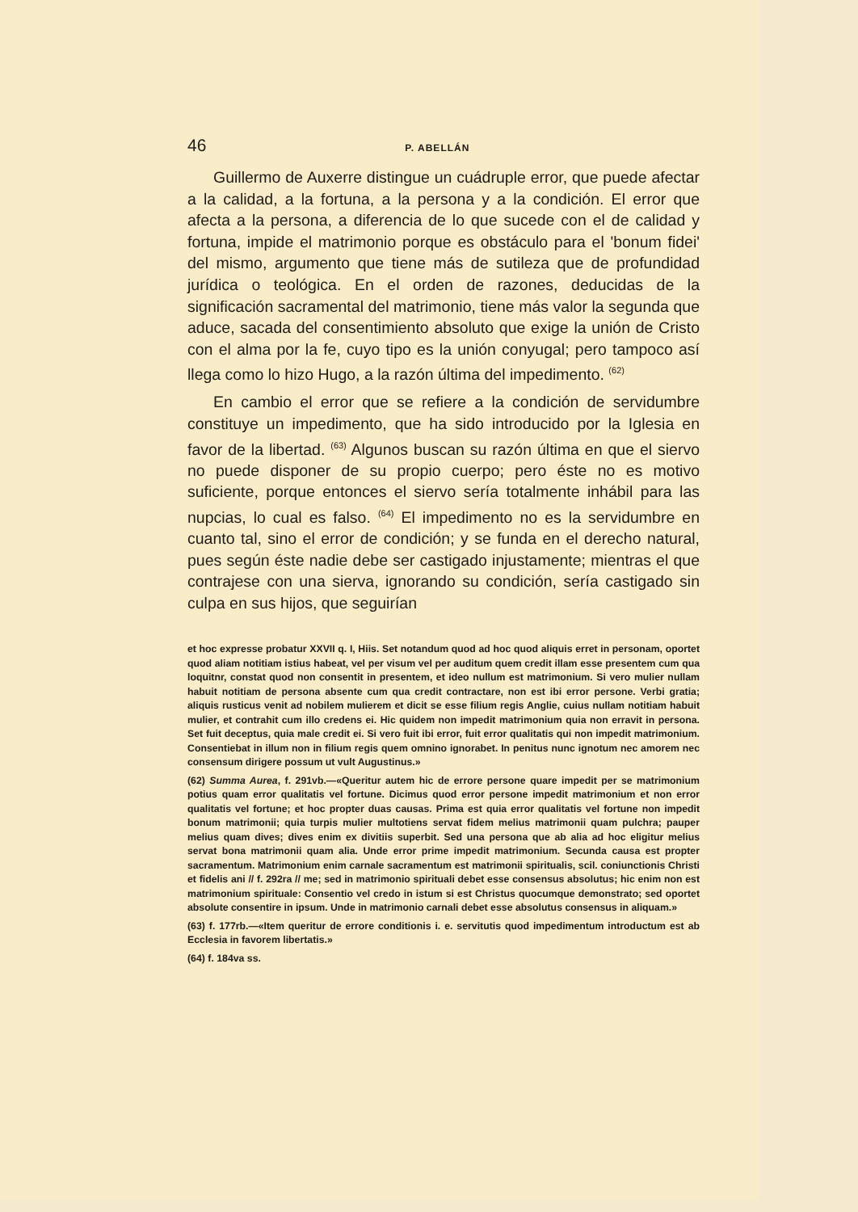46 P. ABELLÁN
Guillermo de Auxerre distingue un cuádruple error, que puede afectar a la calidad, a la fortuna, a la persona y a la condición. El error que afecta a la persona, a diferencia de lo que sucede con el de calidad y fortuna, impide el matrimonio porque es obstáculo para el 'bonum fidei' del mismo, argumento que tiene más de sutileza que de profundidad jurídica o teológica. En el orden de razones, deducidas de la significación sacramental del matrimonio, tiene más valor la segunda que aduce, sacada del consentimiento absoluto que exige la unión de Cristo con el alma por la fe, cuyo tipo es la unión conyugal; pero tampoco así llega como lo hizo Hugo, a la razón última del impedimento. <sup>(62)</sup>
En cambio el error que se refiere a la condición de servidumbre constituye un impedimento, que ha sido introducido por la Iglesia en favor de la libertad. <sup>(63)</sup> Algunos buscan su razón última en que el siervo no puede disponer de su propio cuerpo; pero éste no es motivo suficiente, porque entonces el siervo sería totalmente inhábil para las nupcias, lo cual es falso. <sup>(64)</sup> El impedimento no es la servidumbre en cuanto tal, sino el error de condición; y se funda en el derecho natural, pues según éste nadie debe ser castigado injustamente; mientras el que contrajese con una sierva, ignorando su condición, sería castigado sin culpa en sus hijos, que seguirían
et hoc expresse probatur XXVII q. I, Hiis. Set notandum quod ad hoc quod aliquis erret in personam, oportet quod aliam notitiam istius habeat, vel per visum vel per auditum quem credit illam esse presentem cum qua loquitnr, constat quod non consentit in presentem, et ideo nullum est matrimonium. Si vero mulier nullam habuit notitiam de persona absente cum qua credit contractare, non est ibi error persone. Verbi gratia; aliquis rusticus venit ad nobilem mulierem et dicit se esse filium regis Anglie, cuius nullam notitiam habuit mulier, et contrahit cum illo credens ei. Hic quidem non impedit matrimonium quia non erravit in persona. Set fuit deceptus, quia male credit ei. Si vero fuit ibi error, fuit error qualitatis qui non impedit matrimonium. Consentiebat in illum non in filium regis quem omnino ignorabet. In penitus nunc ignotum nec amorem nec consensum dirigere possum ut vult Augustinus.»
(62) Summa Aurea, f. 291vb.—«Queritur autem hic de errore persone quare impedit per se matrimonium potius quam error qualitatis vel fortune. Dicimus quod error persone impedit matrimonium et non error qualitatis vel fortune; et hoc propter duas causas. Prima est quia error qualitatis vel fortune non impedit bonum matrimonii; quia turpis mulier multotiens servat fidem melius matrimonii quam pulchra; pauper melius quam dives; dives enim ex divitiis superbit. Sed una persona que ab alia ad hoc eligitur melius servat bona matrimonii quam alia. Unde error prime impedit matrimonium. Secunda causa est propter sacramentum. Matrimonium enim carnale sacramentum est matrimonii spiritualis, scil. coniunctionis Christi et fidelis ani // f. 292ra // me; sed in matrimonio spirituali debet esse consensus absolutus; hic enim non est matrimonium spirituale: Consentio vel credo in istum si est Christus quocumque demonstrato; sed oportet absolute consentire in ipsum. Unde in matrimonio carnali debet esse absolutus consensus in aliquam.»
(63) f. 177rb.—«Item queritur de errore conditionis i. e. servitutis quod impedimentum introductum est ab Ecclesia in favorem libertatis.»
(64) f. 184va ss.